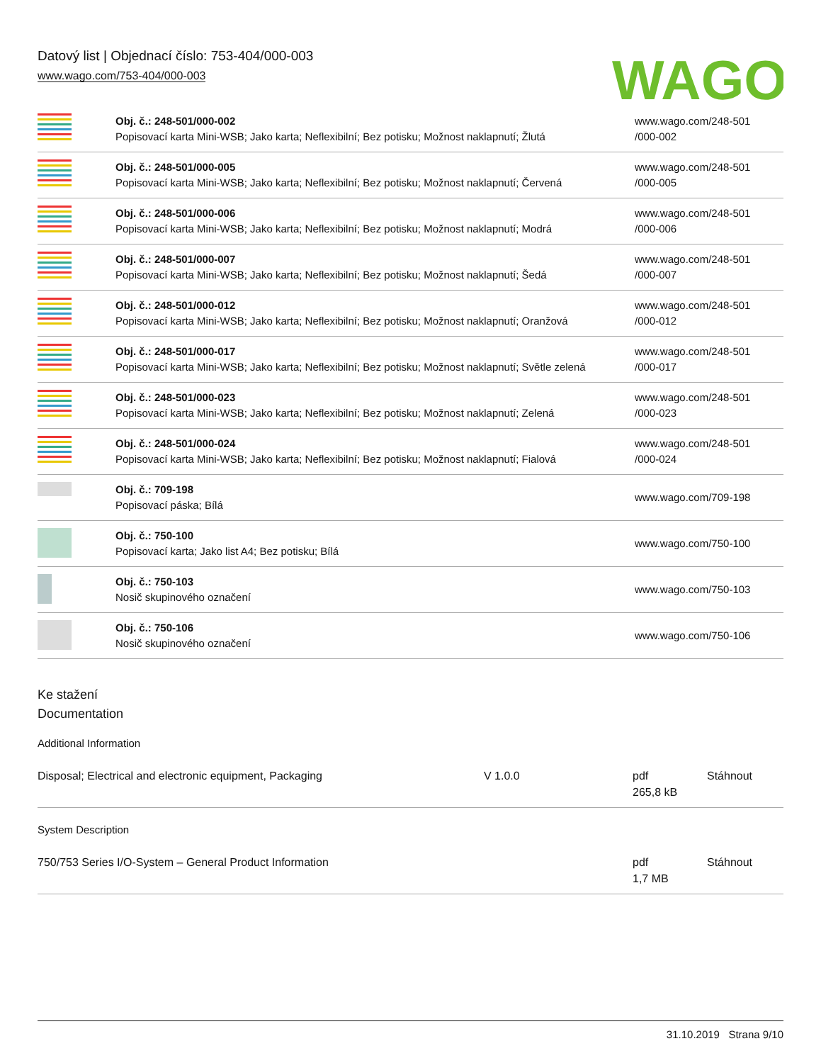Datový list | Objednací číslo: 753-404/000-003
www.wago.com/753-404/000-003
WAGO
| | Obj. č.: 248-501/000-002 Popisovací karta Mini-WSB; Jako karta; Neflexibilní; Bez potisku; Možnost naklapnutí; Žlutá | www.wago.com/248-501 /000-002 |
| | Obj. č.: 248-501/000-005 Popisovací karta Mini-WSB; Jako karta; Neflexibilní; Bez potisku; Možnost naklapnutí; Červená | www.wago.com/248-501 /000-005 |
| | Obj. č.: 248-501/000-006 Popisovací karta Mini-WSB; Jako karta; Neflexibilní; Bez potisku; Možnost naklapnutí; Modrá | www.wago.com/248-501 /000-006 |
| | Obj. č.: 248-501/000-007 Popisovací karta Mini-WSB; Jako karta; Neflexibilní; Bez potisku; Možnost naklapnutí; Šedá | www.wago.com/248-501 /000-007 |
| | Obj. č.: 248-501/000-012 Popisovací karta Mini-WSB; Jako karta; Neflexibilní; Bez potisku; Možnost naklapnutí; Oranžová | www.wago.com/248-501 /000-012 |
| | Obj. č.: 248-501/000-017 Popisovací karta Mini-WSB; Jako karta; Neflexibilní; Bez potisku; Možnost naklapnutí; Světle zelená | www.wago.com/248-501 /000-017 |
| | Obj. č.: 248-501/000-023 Popisovací karta Mini-WSB; Jako karta; Neflexibilní; Bez potisku; Možnost naklapnutí; Zelená | www.wago.com/248-501 /000-023 |
| | Obj. č.: 248-501/000-024 Popisovací karta Mini-WSB; Jako karta; Neflexibilní; Bez potisku; Možnost naklapnutí; Fialová | www.wago.com/248-501 /000-024 |
| | Obj. č.: 709-198 Popisovací páska; Bílá | www.wago.com/709-198 |
| | Obj. č.: 750-100 Popisovací karta; Jako list A4; Bez potisku; Bílá | www.wago.com/750-100 |
| | Obj. č.: 750-103 Nosič skupinového označení | www.wago.com/750-103 |
| | Obj. č.: 750-106 Nosič skupinového označení | www.wago.com/750-106 |
Ke stažení
Documentation
Additional Information
| Disposal; Electrical and electronic equipment, Packaging | V 1.0.0 | pdf 265,8 kB | Stáhnout |
System Description
| 750/753 Series I/O-System – General Product Information | pdf 1,7 MB | Stáhnout |
31.10.2019 Strana 9/10